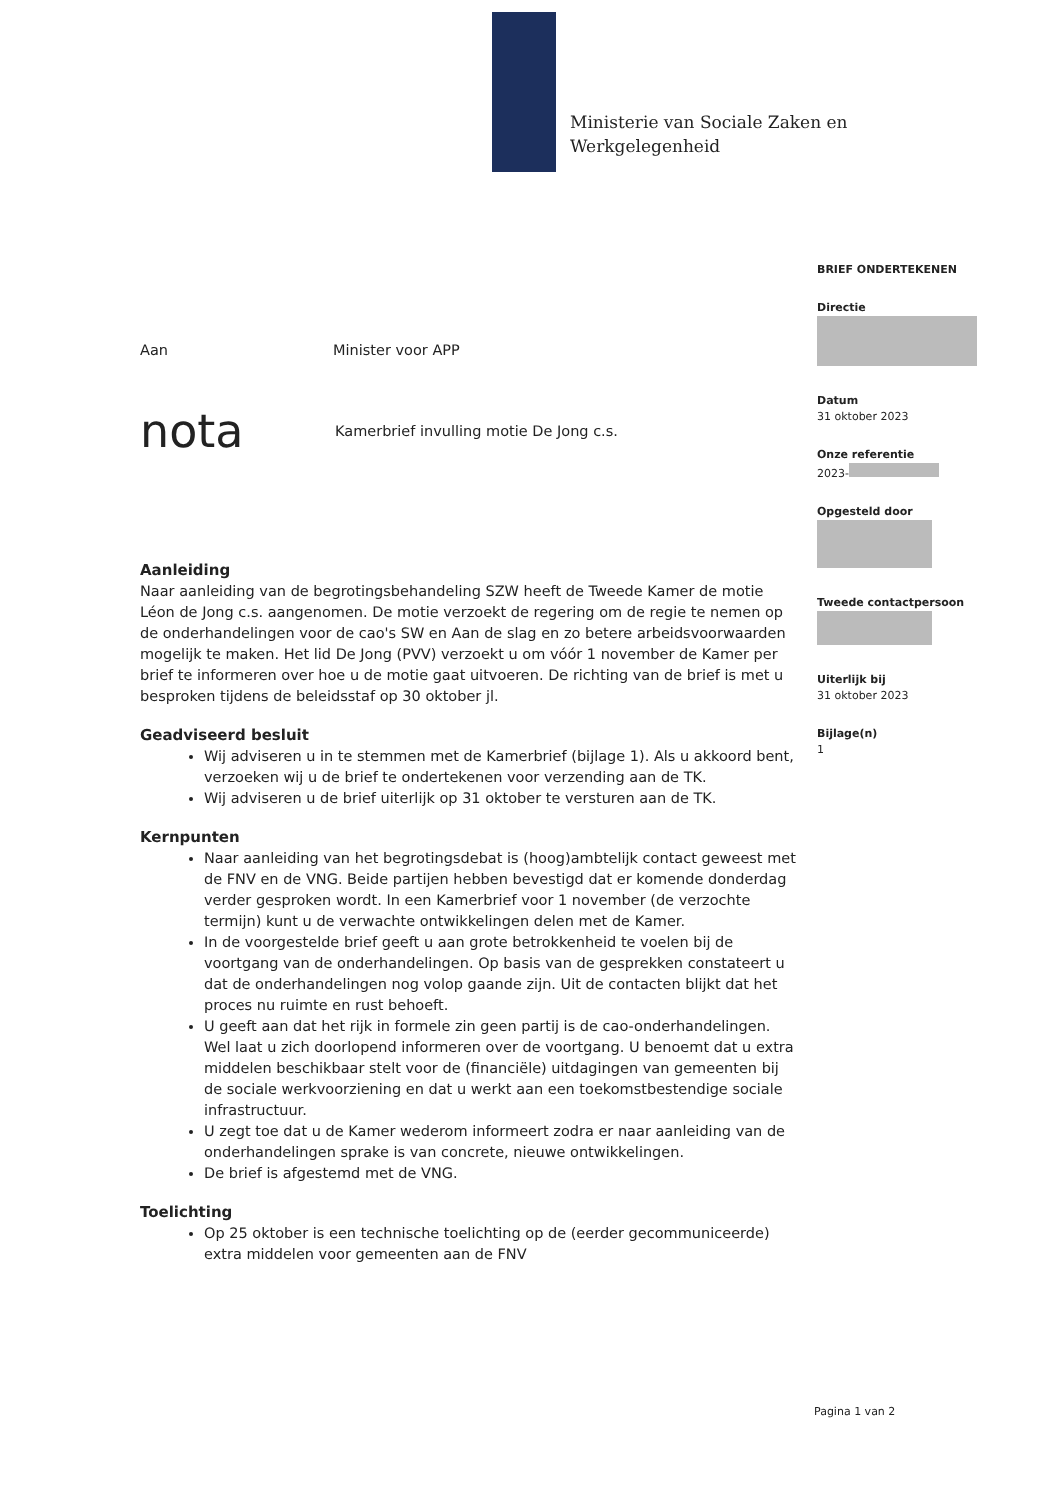Ministerie van Sociale Zaken en
Werkgelegenheid
BRIEF ONDERTEKENEN
Directie
Datum
31 oktober 2023
Onze referentie
2023-
Opgesteld door
Tweede contactpersoon
Uiterlijk bij
31 oktober 2023
Bijlage(n)
1
Aan Minister voor APP
nota Kamerbrief invulling motie De Jong c.s.
Aanleiding
Naar aanleiding van de begrotingsbehandeling SZW heeft de Tweede Kamer de motie Léon de Jong c.s. aangenomen. De motie verzoekt de regering om de regie te nemen op de onderhandelingen voor de cao's SW en Aan de slag en zo betere arbeidsvoorwaarden mogelijk te maken. Het lid De Jong (PVV) verzoekt u om vóór 1 november de Kamer per brief te informeren over hoe u de motie gaat uitvoeren. De richting van de brief is met u besproken tijdens de beleidsstaf op 30 oktober jl.
Geadviseerd besluit
Wij adviseren u in te stemmen met de Kamerbrief (bijlage 1). Als u akkoord bent, verzoeken wij u de brief te ondertekenen voor verzending aan de TK.
Wij adviseren u de brief uiterlijk op 31 oktober te versturen aan de TK.
Kernpunten
Naar aanleiding van het begrotingsdebat is (hoog)ambtelijk contact geweest met de FNV en de VNG. Beide partijen hebben bevestigd dat er komende donderdag verder gesproken wordt. In een Kamerbrief voor 1 november (de verzochte termijn) kunt u de verwachte ontwikkelingen delen met de Kamer.
In de voorgestelde brief geeft u aan grote betrokkenheid te voelen bij de voortgang van de onderhandelingen. Op basis van de gesprekken constateert u dat de onderhandelingen nog volop gaande zijn. Uit de contacten blijkt dat het proces nu ruimte en rust behoeft.
U geeft aan dat het rijk in formele zin geen partij is de cao-onderhandelingen. Wel laat u zich doorlopend informeren over de voortgang. U benoemt dat u extra middelen beschikbaar stelt voor de (financiële) uitdagingen van gemeenten bij de sociale werkvoorziening en dat u werkt aan een toekomstbestendige sociale infrastructuur.
U zegt toe dat u de Kamer wederom informeert zodra er naar aanleiding van de onderhandelingen sprake is van concrete, nieuwe ontwikkelingen.
De brief is afgestemd met de VNG.
Toelichting
Op 25 oktober is een technische toelichting op de (eerder gecommuniceerde) extra middelen voor gemeenten aan de FNV
Pagina 1 van 2